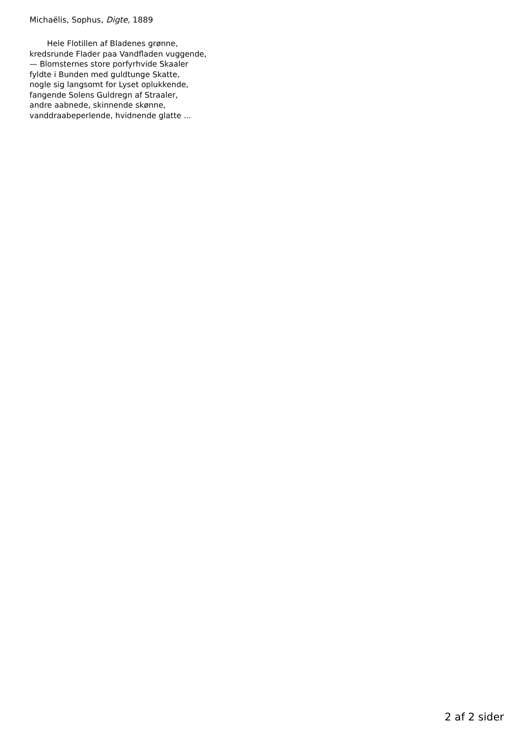Michaëlis, Sophus, Digte, 1889
Hele Flotillen af Bladenes grønne,
kredsrunde Flader paa Vandfladen vuggende,
— Blomsternes store porfyrhvide Skaaler
fyldte i Bunden med guldtunge Skatte,
nogle sig langsomt for Lyset oplukkende,
fangende Solens Guldregn af Straaler,
andre aabnede, skinnende skønne,
vanddraabeperlende, hvidnende glatte ...
2 af 2 sider